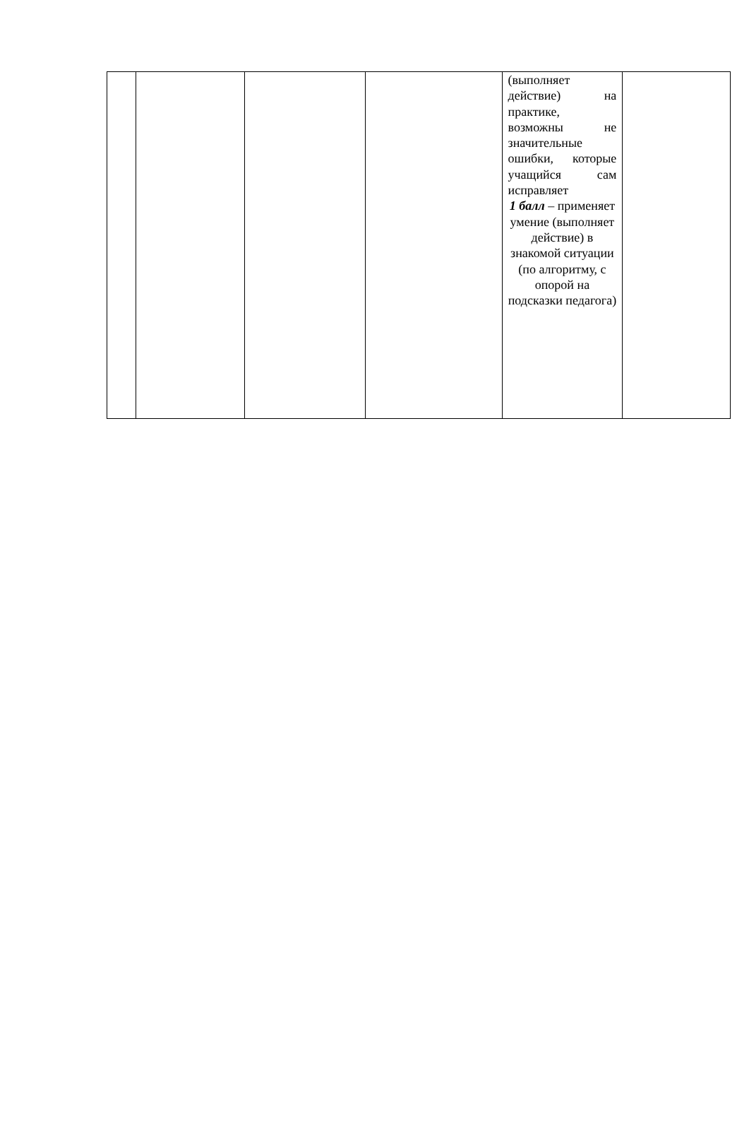| | | | | (выполняет действие) на практике, возможны не значительные ошибки, которые учащийся сам исправляет 1 балл – применяет умение (выполняет действие) в знакомой ситуации (по алгоритму, с опорой на подсказки педагога) | |